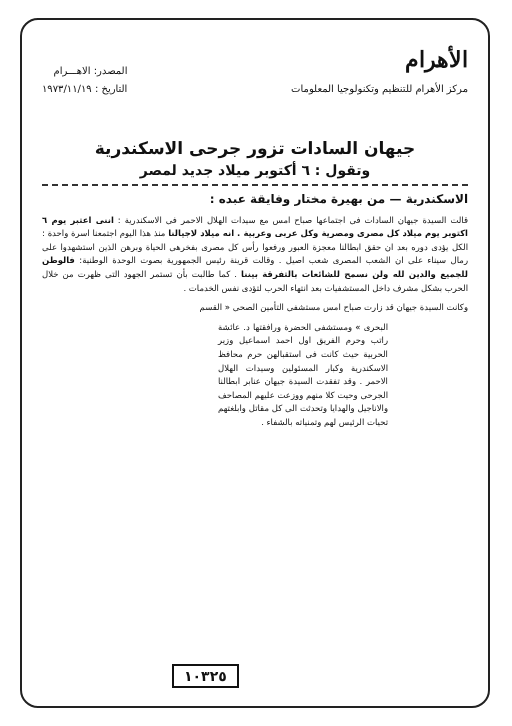الأهرام
مركز الأهرام للتنظيم وتكنولوجيا المعلومات
المصدر: الاهـــرام
التاريخ : ١٩٧٣/١١/١٩
جيهان السادات تزور جرحى الاسكندرية
وتقول : ٦ أكتوبر ميلاد جديد لمصر
الاسكندرية — من بهيرة مختار وفايقة عبده :
قالت السيدة جيهان السادات فى اجتماعها صباح امس مع سيدات الهلال الاحمر فى الاسكندرية : اننى اعتبر يوم ٦ اكتوبر يوم ميلاد كل مصرى ومصرية وكل عربى وعربية . انه ميلاد لاجيالنا منذ هذا اليوم اجتمعنا اسرة واحدة : الكل يؤدى دوره بعد ان حقق ابطالنا معجزة العبور ورفعوا رأس كل مصرى بفخرهى الحياة وبرهن الذين استشهدوا على رمال سيناء على ان الشعب المصرى شعب اصيل . وقالت قرينة رئيس الجمهورية بصوت الوحدة الوطنية: فالوطن للجميع والدين لله ولن نسمح للشائعات بالتفرقة بيننا . كما طالبت بأن تستمر الجهود التى ظهرت من خلال الحرب بشكل مشرف داخل المستشفيات بعد انتهاء الحرب لتؤدى نفس الخدمات .
وكانت السيدة جيهان قد زارت صباح امس مستشفى التأمين الصحى « القسم
البحرى » ومستشفى الحضرة ورافقتها د. عائشة راتب وحرم الفريق اول احمد اسماعيل وزير الحربية حيث كانت فى استقبالهن حرم محافظ الاسكندرية وكبار المسئولين وسيدات الهلال الاحمر . وقد تفقدت السيدة جيهان عنابر ابطالنا الجرحى وحيت كلا منهم ووزعت عليهم المصاحف والاناجيل والهدايا وتحدثت الى كل مقاتل وابلغتهم تحيات الرئيس لهم وتمنياته بالشفاء .
١٠٣٢٥